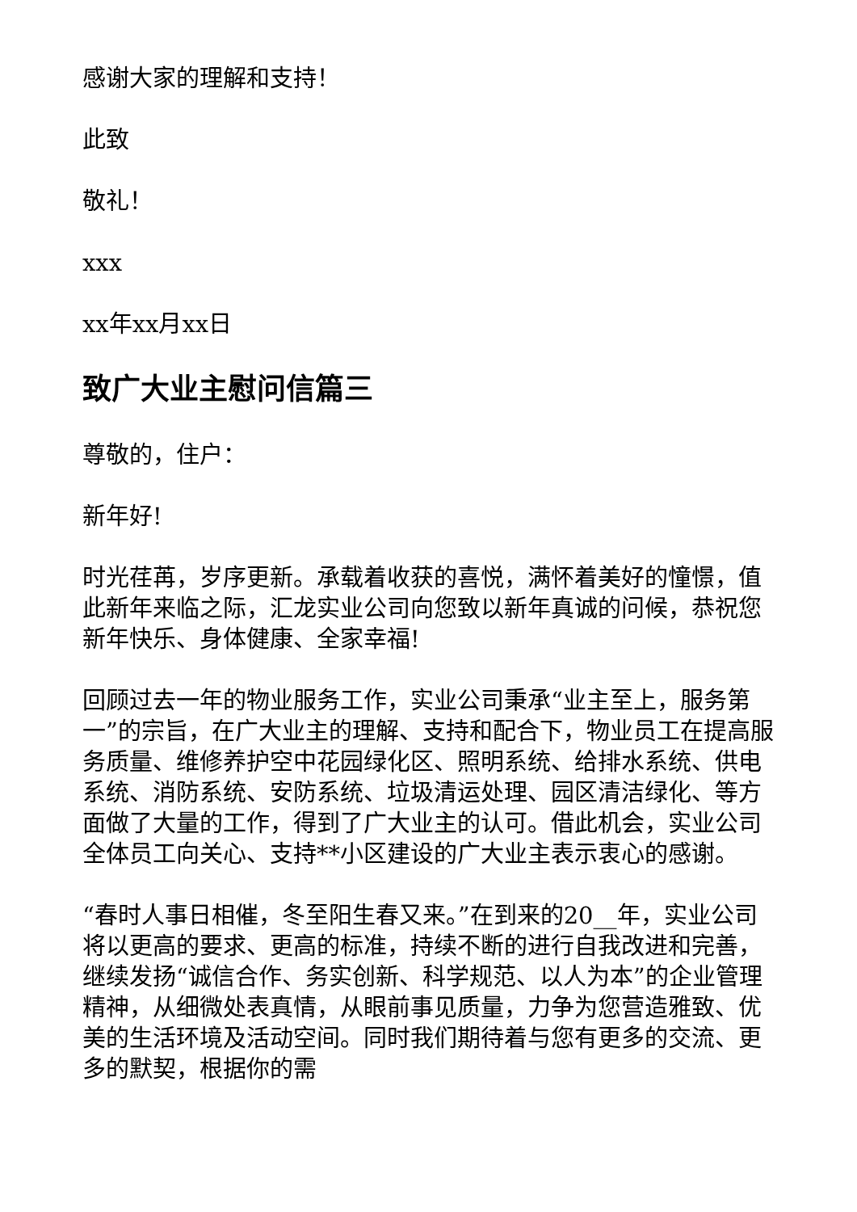感谢大家的理解和支持！
此致
敬礼！
xxx
xx年xx月xx日
致广大业主慰问信篇三
尊敬的，住户：
新年好!
时光荏苒，岁序更新。承载着收获的喜悦，满怀着美好的憧憬，值此新年来临之际，汇龙实业公司向您致以新年真诚的问候，恭祝您新年快乐、身体健康、全家幸福!
回顾过去一年的物业服务工作，实业公司秉承“业主至上，服务第一”的宗旨，在广大业主的理解、支持和配合下，物业员工在提高服务质量、维修养护空中花园绿化区、照明系统、给排水系统、供电系统、消防系统、安防系统、垃圾清运处理、园区清洁绿化、等方面做了大量的工作，得到了广大业主的认可。借此机会，实业公司全体员工向关心、支持**小区建设的广大业主表示衷心的感谢。
“春时人事日相催，冬至阳生春又来。”在到来的20__年，实业公司将以更高的要求、更高的标准，持续不断的进行自我改进和完善，继续发扬“诚信合作、务实创新、科学规范、以人为本”的企业管理精神，从细微处表真情，从眼前事见质量，力争为您营造雅致、优美的生活环境及活动空间。同时我们期待着与您有更多的交流、更多的默契，根据你的需